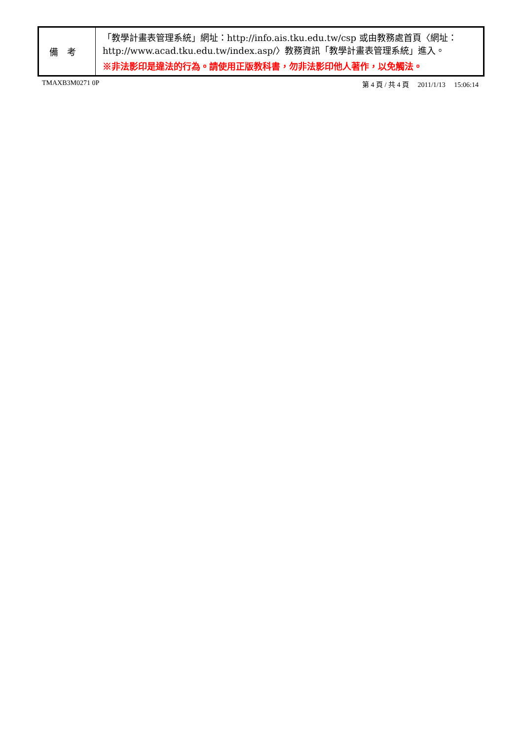| 備考 | 「教學計畫表管理系統」網址： http://info.ais.tku.edu.tw/csp 或由教務處首頁〈網址： http://www.acad.tku.edu.tw/index.asp/ 〉教務資訊「教學計畫表管理系統」進入。 ※非法影印是違法的行為。請使用正版教科書，勿非法影印他人著作，以免觸法。 |
TMAXB3M0271 0P 第 4 頁 / 共 4 頁 2011/1/13 15:06:14